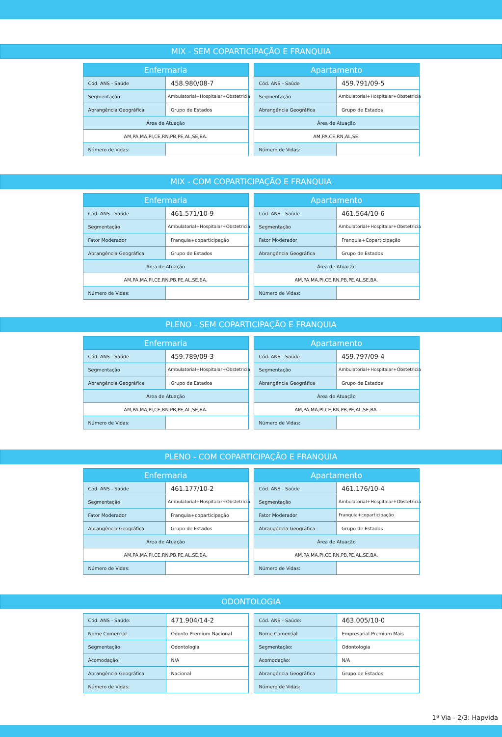MIX - SEM COPARTICIPAÇÃO E FRANQUIA
| Enfermaria | |
| --- | --- |
| Cód. ANS - Saúde | 458.980/08-7 |
| Segmentação | Ambulatorial+Hospitalar+Obstetricia |
| Abrangência Geográfica | Grupo de Estados |
| Área de Atuação | |
| AM,PA,MA,PI,CE,RN,PB,PE,AL,SE,BA. | |
| Número de Vidas: | |
| Apartamento | |
| --- | --- |
| Cód. ANS - Saúde | 459.791/09-5 |
| Segmentação | Ambulatorial+Hospitalar+Obstetricia |
| Abrangência Geográfica | Grupo de Estados |
| Área de Atuação | |
| AM,PA,CE,RN,AL,SE. | |
| Número de Vidas: | |
MIX - COM COPARTICIPAÇÃO E FRANQUIA
| Enfermaria | |
| --- | --- |
| Cód. ANS - Saúde | 461.571/10-9 |
| Segmentação | Ambulatorial+Hospitalar+Obstetricia |
| Fator Moderador | Franquia+coparticipação |
| Abrangência Geográfica | Grupo de Estados |
| Área de Atuação | |
| AM,PA,MA,PI,CE,RN,PB,PE,AL,SE,BA. | |
| Número de Vidas: | |
| Apartamento | |
| --- | --- |
| Cód. ANS - Saúde | 461.564/10-6 |
| Segmentação | Ambulatorial+Hospitalar+Obstetricia |
| Fator Moderador | Franquia+Coparticipação |
| Abrangência Geográfica | Grupo de Estados |
| Área de Atuação | |
| AM,PA,MA,PI,CE,RN,PB,PE,AL,SE,BA. | |
| Número de Vidas: | |
PLENO - SEM COPARTICIPAÇÃO E FRANQUIA
| Enfermaria | |
| --- | --- |
| Cód. ANS - Saúde | 459.789/09-3 |
| Segmentação | Ambulatorial+Hospitalar+Obstetricia |
| Abrangência Geográfica | Grupo de Estados |
| Área de Atuação | |
| AM,PA,MA,PI,CE,RN,PB,PE,AL,SE,BA. | |
| Número de Vidas: | |
| Apartamento | |
| --- | --- |
| Cód. ANS - Saúde | 459.797/09-4 |
| Segmentação | Ambulatorial+Hospitalar+Obstetricia |
| Abrangência Geográfica | Grupo de Estados |
| Área de Atuação | |
| AM,PA,MA,PI,CE,RN,PB,PE,AL,SE,BA. | |
| Número de Vidas: | |
PLENO - COM COPARTICIPAÇÃO E FRANQUIA
| Enfermaria | |
| --- | --- |
| Cód. ANS - Saúde | 461.177/10-2 |
| Segmentação | Ambulatorial+Hospitalar+Obstetricia |
| Fator Moderador | Franquia+coparticipação |
| Abrangência Geográfica | Grupo de Estados |
| Área de Atuação | |
| AM,PA,MA,PI,CE,RN,PB,PE,AL,SE,BA. | |
| Número de Vidas: | |
| Apartamento | |
| --- | --- |
| Cód. ANS - Saúde | 461.176/10-4 |
| Segmentação | Ambulatorial+Hospitalar+Obstetricia |
| Fator Moderador | Franquia+coparticipação |
| Abrangência Geográfica | Grupo de Estados |
| Área de Atuação | |
| AM,PA,MA,PI,CE,RN,PB,PE,AL,SE,BA. | |
| Número de Vidas: | |
ODONTOLOGIA
| Cód. ANS - Saúde: | 471.904/14-2 |
| Nome Comercial | Odonto Premium Nacional |
| Segmentação: | Odontologia |
| Acomodação: | N/A |
| Abrangência Geográfica | Nacional |
| Número de Vidas: | |
| Cód. ANS - Saúde: | 463.005/10-0 |
| Nome Comercial | Empresarial Premium Mais |
| Segmentação: | Odontologia |
| Acomodação: | N/A |
| Abrangência Geográfica | Grupo de Estados |
| Número de Vidas: | |
1ª Via - 2/3: Hapvida